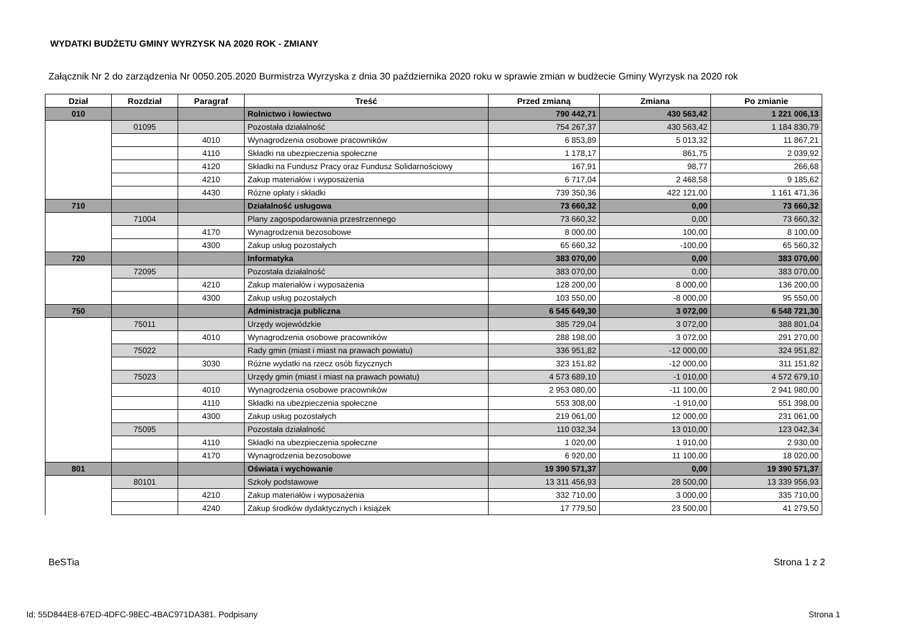WYDATKI BUDŻETU GMINY WYRZYSK NA 2020 ROK - ZMIANY
Załącznik Nr 2 do zarządzenia Nr 0050.205.2020 Burmistrza Wyrzyska z dnia 30 października 2020 roku w sprawie zmian w budżecie Gminy Wyrzysk na 2020 rok
| Dział | Rozdział | Paragraf | Treść | Przed zmianą | Zmiana | Po zmianie |
| --- | --- | --- | --- | --- | --- | --- |
| 010 | | | Rolnictwo i łowiectwo | 790 442,71 | 430 563,42 | 1 221 006,13 |
| | 01095 | | Pozostała działalność | 754 267,37 | 430 563,42 | 1 184 830,79 |
| | | 4010 | Wynagrodzenia osobowe pracowników | 6 853,89 | 5 013,32 | 11 867,21 |
| | | 4110 | Składki na ubezpieczenia społeczne | 1 178,17 | 861,75 | 2 039,92 |
| | | 4120 | Składki na Fundusz Pracy oraz Fundusz Solidarnościowy | 167,91 | 98,77 | 266,68 |
| | | 4210 | Zakup materiałów i wyposażenia | 6 717,04 | 2 468,58 | 9 185,62 |
| | | 4430 | Różne opłaty i składki | 739 350,36 | 422 121,00 | 1 161 471,36 |
| 710 | | | Działalność usługowa | 73 660,32 | 0,00 | 73 660,32 |
| | 71004 | | Plany zagospodarowania przestrzennego | 73 660,32 | 0,00 | 73 660,32 |
| | | 4170 | Wynagrodzenia bezosobowe | 8 000,00 | 100,00 | 8 100,00 |
| | | 4300 | Zakup usług pozostałych | 65 660,32 | -100,00 | 65 560,32 |
| 720 | | | Informatyka | 383 070,00 | 0,00 | 383 070,00 |
| | 72095 | | Pozostała działalność | 383 070,00 | 0,00 | 383 070,00 |
| | | 4210 | Zakup materiałów i wyposażenia | 128 200,00 | 8 000,00 | 136 200,00 |
| | | 4300 | Zakup usług pozostałych | 103 550,00 | -8 000,00 | 95 550,00 |
| 750 | | | Administracja publiczna | 6 545 649,30 | 3 072,00 | 6 548 721,30 |
| | 75011 | | Urzędy wojewódzkie | 385 729,04 | 3 072,00 | 388 801,04 |
| | | 4010 | Wynagrodzenia osobowe pracowników | 288 198,00 | 3 072,00 | 291 270,00 |
| | 75022 | | Rady gmin (miast i miast na prawach powiatu) | 336 951,82 | -12 000,00 | 324 951,82 |
| | | 3030 | Różne wydatki na rzecz osób fizycznych | 323 151,82 | -12 000,00 | 311 151,82 |
| | 75023 | | Urzędy gmin (miast i miast na prawach powiatu) | 4 573 689,10 | -1 010,00 | 4 572 679,10 |
| | | 4010 | Wynagrodzenia osobowe pracowników | 2 953 080,00 | -11 100,00 | 2 941 980,00 |
| | | 4110 | Składki na ubezpieczenia społeczne | 553 308,00 | -1 910,00 | 551 398,00 |
| | | 4300 | Zakup usług pozostałych | 219 061,00 | 12 000,00 | 231 061,00 |
| | 75095 | | Pozostała działalność | 110 032,34 | 13 010,00 | 123 042,34 |
| | | 4110 | Składki na ubezpieczenia społeczne | 1 020,00 | 1 910,00 | 2 930,00 |
| | | 4170 | Wynagrodzenia bezosobowe | 6 920,00 | 11 100,00 | 18 020,00 |
| 801 | | | Oświata i wychowanie | 19 390 571,37 | 0,00 | 19 390 571,37 |
| | 80101 | | Szkoły podstawowe | 13 311 456,93 | 28 500,00 | 13 339 956,93 |
| | | 4210 | Zakup materiałów i wyposażenia | 332 710,00 | 3 000,00 | 335 710,00 |
| | | 4240 | Zakup środków dydaktycznych i książek | 17 779,50 | 23 500,00 | 41 279,50 |
BeSTia Strona 1 z 2
Id: 55D844E8-67ED-4DFC-98EC-4BAC971DA381. Podpisany Strona 1